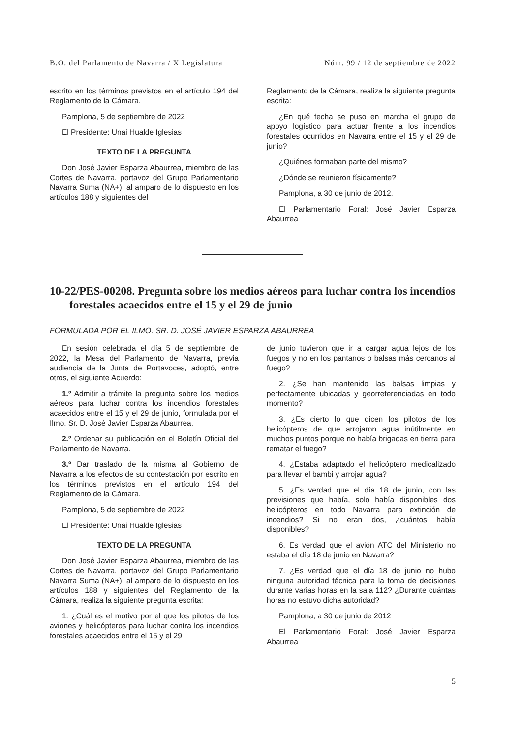B.O. del Parlamento de Navarra / X Legislatura Núm. 99 / 12 de septiembre de 2022
escrito en los términos previstos en el artículo 194 del Reglamento de la Cámara.
Pamplona, 5 de septiembre de 2022
El Presidente: Unai Hualde Iglesias
TEXTO DE LA PREGUNTA
Don José Javier Esparza Abaurrea, miembro de las Cortes de Navarra, portavoz del Grupo Parlamentario Navarra Suma (NA+), al amparo de lo dispuesto en los artículos 188 y siguientes del
Reglamento de la Cámara, realiza la siguiente pregunta escrita:
¿En qué fecha se puso en marcha el grupo de apoyo logístico para actuar frente a los incendios forestales ocurridos en Navarra entre el 15 y el 29 de junio?
¿Quiénes formaban parte del mismo?
¿Dónde se reunieron físicamente?
Pamplona, a 30 de junio de 2012.
El Parlamentario Foral: José Javier Esparza Abaurrea
10-22/PES-00208. Pregunta sobre los medios aéreos para luchar contra los incendios forestales acaecidos entre el 15 y el 29 de junio
FORMULADA POR EL ILMO. SR. D. JOSÉ JAVIER ESPARZA ABAURREA
En sesión celebrada el día 5 de septiembre de 2022, la Mesa del Parlamento de Navarra, previa audiencia de la Junta de Portavoces, adoptó, entre otros, el siguiente Acuerdo:
1.º Admitir a trámite la pregunta sobre los medios aéreos para luchar contra los incendios forestales acaecidos entre el 15 y el 29 de junio, formulada por el Ilmo. Sr. D. José Javier Esparza Abaurrea.
2.º Ordenar su publicación en el Boletín Oficial del Parlamento de Navarra.
3.º Dar traslado de la misma al Gobierno de Navarra a los efectos de su contestación por escrito en los términos previstos en el artículo 194 del Reglamento de la Cámara.
Pamplona, 5 de septiembre de 2022
El Presidente: Unai Hualde Iglesias
TEXTO DE LA PREGUNTA
Don José Javier Esparza Abaurrea, miembro de las Cortes de Navarra, portavoz del Grupo Parlamentario Navarra Suma (NA+), al amparo de lo dispuesto en los artículos 188 y siguientes del Reglamento de la Cámara, realiza la siguiente pregunta escrita:
1. ¿Cuál es el motivo por el que los pilotos de los aviones y helicópteros para luchar contra los incendios forestales acaecidos entre el 15 y el 29
de junio tuvieron que ir a cargar agua lejos de los fuegos y no en los pantanos o balsas más cercanos al fuego?
2. ¿Se han mantenido las balsas limpias y perfectamente ubicadas y georreferenciadas en todo momento?
3. ¿Es cierto lo que dicen los pilotos de los helicópteros de que arrojaron agua inútilmente en muchos puntos porque no había brigadas en tierra para rematar el fuego?
4. ¿Estaba adaptado el helicóptero medicalizado para llevar el bambi y arrojar agua?
5. ¿Es verdad que el día 18 de junio, con las previsiones que había, solo había disponibles dos helicópteros en todo Navarra para extinción de incendios? Si no eran dos, ¿cuántos había disponibles?
6. Es verdad que el avión ATC del Ministerio no estaba el día 18 de junio en Navarra?
7. ¿Es verdad que el día 18 de junio no hubo ninguna autoridad técnica para la toma de decisiones durante varias horas en la sala 112? ¿Durante cuántas horas no estuvo dicha autoridad?
Pamplona, a 30 de junio de 2012
El Parlamentario Foral: José Javier Esparza Abaurrea
5